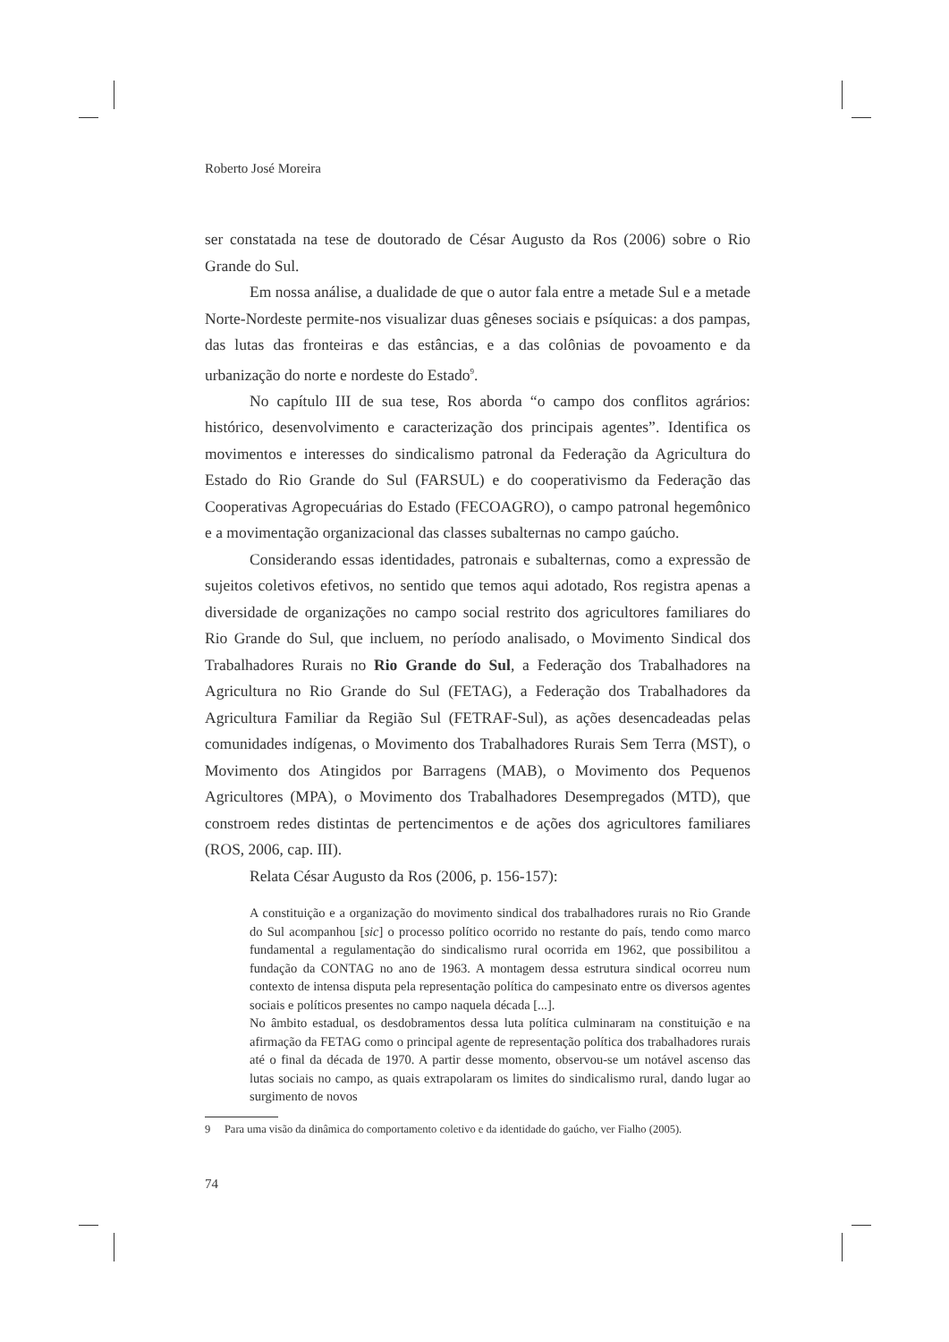Roberto José Moreira
ser constatada na tese de doutorado de César Augusto da Ros (2006) sobre o Rio Grande do Sul.
Em nossa análise, a dualidade de que o autor fala entre a metade Sul e a metade Norte-Nordeste permite-nos visualizar duas gêneses sociais e psíquicas: a dos pampas, das lutas das fronteiras e das estâncias, e a das colônias de povoamento e da urbanização do norte e nordeste do Estado<sup>9</sup>.
No capítulo III de sua tese, Ros aborda “o campo dos conflitos agrários: histórico, desenvolvimento e caracterização dos principais agentes”. Identifica os movimentos e interesses do sindicalismo patronal da Federação da Agricultura do Estado do Rio Grande do Sul (FARSUL) e do cooperativismo da Federação das Cooperativas Agropecuárias do Estado (FECOAGRO), o campo patronal hegemônico e a movimentação organizacional das classes subalternas no campo gaúcho.
Considerando essas identidades, patronais e subalternas, como a expressão de sujeitos coletivos efetivos, no sentido que temos aqui adotado, Ros registra apenas a diversidade de organizações no campo social restrito dos agricultores familiares do Rio Grande do Sul, que incluem, no período analisado, o Movimento Sindical dos Trabalhadores Rurais no Rio Grande do Sul, a Federação dos Trabalhadores na Agricultura no Rio Grande do Sul (FETAG), a Federação dos Trabalhadores da Agricultura Familiar da Região Sul (FETRAF-Sul), as ações desencadeadas pelas comunidades indígenas, o Movimento dos Trabalhadores Rurais Sem Terra (MST), o Movimento dos Atingidos por Barragens (MAB), o Movimento dos Pequenos Agricultores (MPA), o Movimento dos Trabalhadores Desempregados (MTD), que constroem redes distintas de pertencimentos e de ações dos agricultores familiares (ROS, 2006, cap. III).
Relata César Augusto da Ros (2006, p. 156-157):
A constituição e a organização do movimento sindical dos trabalhadores rurais no Rio Grande do Sul acompanhou [sic] o processo político ocorrido no restante do país, tendo como marco fundamental a regulamentação do sindicalismo rural ocorrida em 1962, que possibilitou a fundação da CONTAG no ano de 1963. A montagem dessa estrutura sindical ocorreu num contexto de intensa disputa pela representação política do campesinato entre os diversos agentes sociais e políticos presentes no campo naquela década [...].
No âmbito estadual, os desdobramentos dessa luta política culminaram na constituição e na afirmação da FETAG como o principal agente de representação política dos trabalhadores rurais até o final da década de 1970. A partir desse momento, observou-se um notável ascenso das lutas sociais no campo, as quais extrapolaram os limites do sindicalismo rural, dando lugar ao surgimento de novos
9 Para uma visão da dinâmica do comportamento coletivo e da identidade do gaúcho, ver Fialho (2005).
74